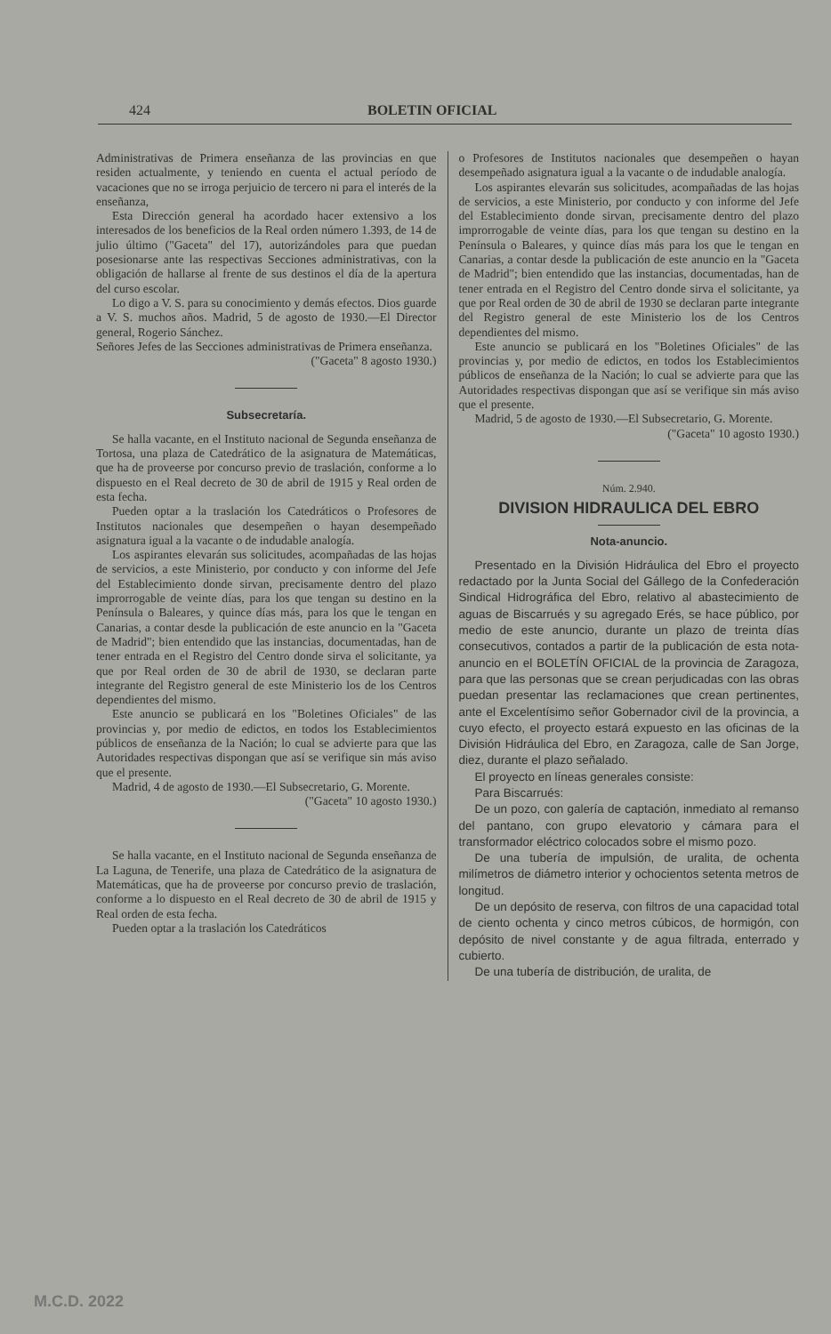424 BOLETIN OFICIAL
Administrativas de Primera enseñanza de las provincias en que residen actualmente, y teniendo en cuenta el actual período de vacaciones que no se irroga perjuicio de tercero ni para el interés de la enseñanza,
Esta Dirección general ha acordado hacer extensivo a los interesados de los beneficios de la Real orden número 1.393, de 14 de julio último ("Gaceta" del 17), autorizándoles para que puedan posesionarse ante las respectivas Secciones administrativas, con la obligación de hallarse al frente de sus destinos el día de la apertura del curso escolar.
Lo digo a V. S. para su conocimiento y demás efectos. Dios guarde a V. S. muchos años. Madrid, 5 de agosto de 1930.—El Director general, Rogerio Sánchez.
Señores Jefes de las Secciones administrativas de Primera enseñanza.
("Gaceta" 8 agosto 1930.)
Subsecretaría.
Se halla vacante, en el Instituto nacional de Segunda enseñanza de Tortosa, una plaza de Catedrático de la asignatura de Matemáticas, que ha de proveerse por concurso previo de traslación, conforme a lo dispuesto en el Real decreto de 30 de abril de 1915 y Real orden de esta fecha.
Pueden optar a la traslación los Catedráticos o Profesores de Institutos nacionales que desempeñen o hayan desempeñado asignatura igual a la vacante o de indudable analogía.
Los aspirantes elevarán sus solicitudes, acompañadas de las hojas de servicios, a este Ministerio, por conducto y con informe del Jefe del Establecimiento donde sirvan, precisamente dentro del plazo improrrogable de veinte días, para los que tengan su destino en la Península o Baleares, y quince días más, para los que le tengan en Canarias, a contar desde la publicación de este anuncio en la "Gaceta de Madrid"; bien entendido que las instancias, documentadas, han de tener entrada en el Registro del Centro donde sirva el solicitante, ya que por Real orden de 30 de abril de 1930, se declaran parte integrante del Registro general de este Ministerio los de los Centros dependientes del mismo.
Este anuncio se publicará en los "Boletines Oficiales" de las provincias y, por medio de edictos, en todos los Establecimientos públicos de enseñanza de la Nación; lo cual se advierte para que las Autoridades respectivas dispongan que así se verifique sin más aviso que el presente.
Madrid, 4 de agosto de 1930.—El Subsecretario, G. Morente.
("Gaceta" 10 agosto 1930.)
Se halla vacante, en el Instituto nacional de Segunda enseñanza de La Laguna, de Tenerife, una plaza de Catedrático de la asignatura de Matemáticas, que ha de proveerse por concurso previo de traslación, conforme a lo dispuesto en el Real decreto de 30 de abril de 1915 y Real orden de esta fecha.
Pueden optar a la traslación los Catedráticos
o Profesores de Institutos nacionales que desempeñen o hayan desempeñado asignatura igual a la vacante o de indudable analogía.
Los aspirantes elevarán sus solicitudes, acompañadas de las hojas de servicios, a este Ministerio, por conducto y con informe del Jefe del Establecimiento donde sirvan, precisamente dentro del plazo improrrogable de veinte días, para los que tengan su destino en la Península o Baleares, y quince días más para los que le tengan en Canarias, a contar desde la publicación de este anuncio en la "Gaceta de Madrid"; bien entendido que las instancias, documentadas, han de tener entrada en el Registro del Centro donde sirva el solicitante, ya que por Real orden de 30 de abril de 1930 se declaran parte integrante del Registro general de este Ministerio los de los Centros dependientes del mismo.
Este anuncio se publicará en los "Boletines Oficiales" de las provincias y, por medio de edictos, en todos los Establecimientos públicos de enseñanza de la Nación; lo cual se advierte para que las Autoridades respectivas dispongan que así se verifique sin más aviso que el presente.
Madrid, 5 de agosto de 1930.—El Subsecretario, G. Morente.
("Gaceta" 10 agosto 1930.)
Núm. 2.940.
DIVISION HIDRAULICA DEL EBRO
Nota-anuncio.
Presentado en la División Hidráulica del Ebro el proyecto redactado por la Junta Social del Gállego de la Confederación Sindical Hidrográfica del Ebro, relativo al abastecimiento de aguas de Biscarrués y su agregado Erés, se hace público, por medio de este anuncio, durante un plazo de treinta días consecutivos, contados a partir de la publicación de esta nota-anuncio en el BOLETÍN OFICIAL de la provincia de Zaragoza, para que las personas que se crean perjudicadas con las obras puedan presentar las reclamaciones que crean pertinentes, ante el Excelentísimo señor Gobernador civil de la provincia, a cuyo efecto, el proyecto estará expuesto en las oficinas de la División Hidráulica del Ebro, en Zaragoza, calle de San Jorge, diez, durante el plazo señalado.
El proyecto en líneas generales consiste:
Para Biscarrués:
De un pozo, con galería de captación, inmediato al remanso del pantano, con grupo elevatorio y cámara para el transformador eléctrico colocados sobre el mismo pozo.
De una tubería de impulsión, de uralita, de ochenta milímetros de diámetro interior y ochocientos setenta metros de longitud.
De un depósito de reserva, con filtros de una capacidad total de ciento ochenta y cinco metros cúbicos, de hormigón, con depósito de nivel constante y de agua filtrada, enterrado y cubierto.
De una tubería de distribución, de uralita, de
M.C.D. 2022